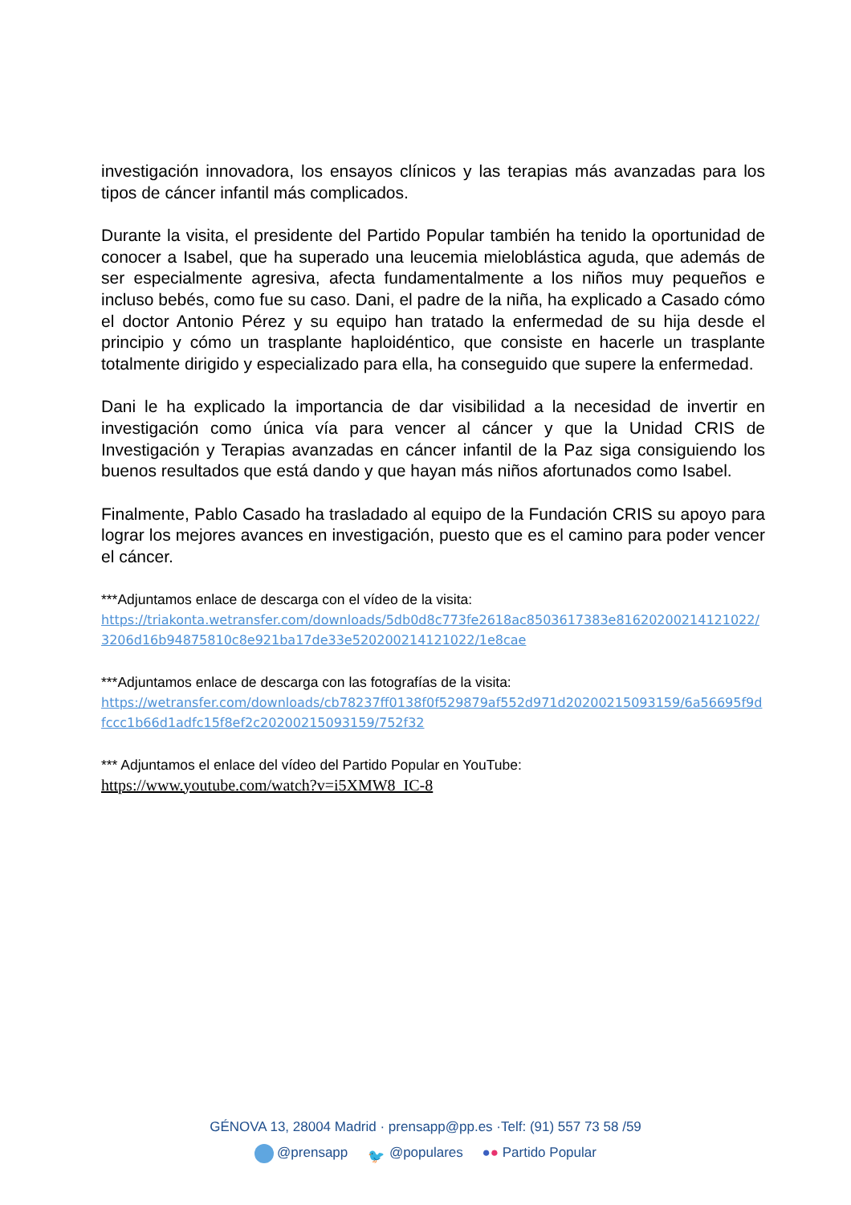investigación innovadora, los ensayos clínicos y las terapias más avanzadas para los tipos de cáncer infantil más complicados.
Durante la visita, el presidente del Partido Popular también ha tenido la oportunidad de conocer a Isabel, que ha superado una leucemia mieloblástica aguda, que además de ser especialmente agresiva, afecta fundamentalmente a los niños muy pequeños e incluso bebés, como fue su caso. Dani, el padre de la niña, ha explicado a Casado cómo el doctor Antonio Pérez y su equipo han tratado la enfermedad de su hija desde el principio y cómo un trasplante haploidéntico, que consiste en hacerle un trasplante totalmente dirigido y especializado para ella, ha conseguido que supere la enfermedad.
Dani le ha explicado la importancia de dar visibilidad a la necesidad de invertir en investigación como única vía para vencer al cáncer y que la Unidad CRIS de Investigación y Terapias avanzadas en cáncer infantil de la Paz siga consiguiendo los buenos resultados que está dando y que hayan más niños afortunados como Isabel.
Finalmente, Pablo Casado ha trasladado al equipo de la Fundación CRIS su apoyo para lograr los mejores avances en investigación, puesto que es el camino para poder vencer el cáncer.
***Adjuntamos enlace de descarga con el vídeo de la visita:
https://triakonta.wetransfer.com/downloads/5db0d8c773fe2618ac8503617383e81620200214121022/3206d16b94875810c8e921ba17de33e520200214121022/1e8cae
***Adjuntamos enlace de descarga con las fotografías de la visita:
https://wetransfer.com/downloads/cb78237ff0138f0f529879af552d971d20200215093159/6a56695f9dfccc1b66d1adfc15f8ef2c20200215093159/752f32
*** Adjuntamos el enlace del vídeo del Partido Popular en YouTube:
https://www.youtube.com/watch?v=i5XMW8_IC-8
GÉNOVA 13, 28004 Madrid · prensapp@pp.es ·Telf: (91) 557 73 58 /59
@prensapp 🐦 @populares ●● Partido Popular